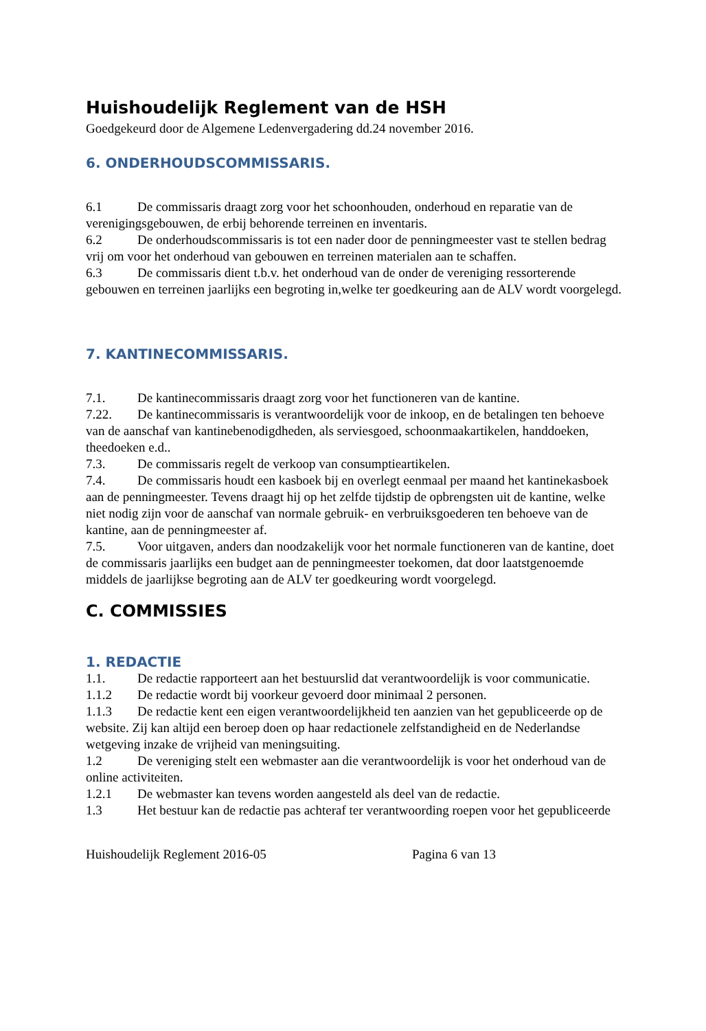Huishoudelijk Reglement van de HSH
Goedgekeurd door de Algemene Ledenvergadering dd.24 november 2016.
6. ONDERHOUDSCOMMISSARIS.
6.1 De commissaris draagt zorg voor het schoonhouden, onderhoud en reparatie van de verenigingsgebouwen, de erbij behorende terreinen en inventaris.
6.2 De onderhoudscommissaris is tot een nader door de penningmeester vast te stellen bedrag vrij om voor het onderhoud van gebouwen en terreinen materialen aan te schaffen.
6.3 De commissaris dient t.b.v. het onderhoud van de onder de vereniging ressorterende gebouwen en terreinen jaarlijks een begroting in,welke ter goedkeuring aan de ALV wordt voorgelegd.
7. KANTINECOMMISSARIS.
7.1. De kantinecommissaris draagt zorg voor het functioneren van de kantine.
7.22. De kantinecommissaris is verantwoordelijk voor de inkoop, en de betalingen ten behoeve van de aanschaf van kantinebenodigdheden, als serviesgoed, schoonmaakartikelen, handdoeken, theedoeken e.d..
7.3. De commissaris regelt de verkoop van consumptieartikelen.
7.4. De commissaris houdt een kasboek bij en overlegt eenmaal per maand het kantinekasboek aan de penningmeester. Tevens draagt hij op het zelfde tijdstip de opbrengsten uit de kantine, welke niet nodig zijn voor de aanschaf van normale gebruik- en verbruiksgoederen ten behoeve van de kantine, aan de penningmeester af.
7.5. Voor uitgaven, anders dan noodzakelijk voor het normale functioneren van de kantine, doet de commissaris jaarlijks een budget aan de penningmeester toekomen, dat door laatstgenoemde middels de jaarlijkse begroting aan de ALV ter goedkeuring wordt voorgelegd.
C. COMMISSIES
1. REDACTIE
1.1. De redactie rapporteert aan het bestuurslid dat verantwoordelijk is voor communicatie.
1.1.2 De redactie wordt bij voorkeur gevoerd door minimaal 2 personen.
1.1.3 De redactie kent een eigen verantwoordelijkheid ten aanzien van het gepubliceerde op de website. Zij kan altijd een beroep doen op haar redactionele zelfstandigheid en de Nederlandse wetgeving inzake de vrijheid van meningsuiting.
1.2 De vereniging stelt een webmaster aan die verantwoordelijk is voor het onderhoud van de online activiteiten.
1.2.1 De webmaster kan tevens worden aangesteld als deel van de redactie.
1.3 Het bestuur kan de redactie pas achteraf ter verantwoording roepen voor het gepubliceerde
Huishoudelijk Reglement 2016-05 Pagina 6 van 13